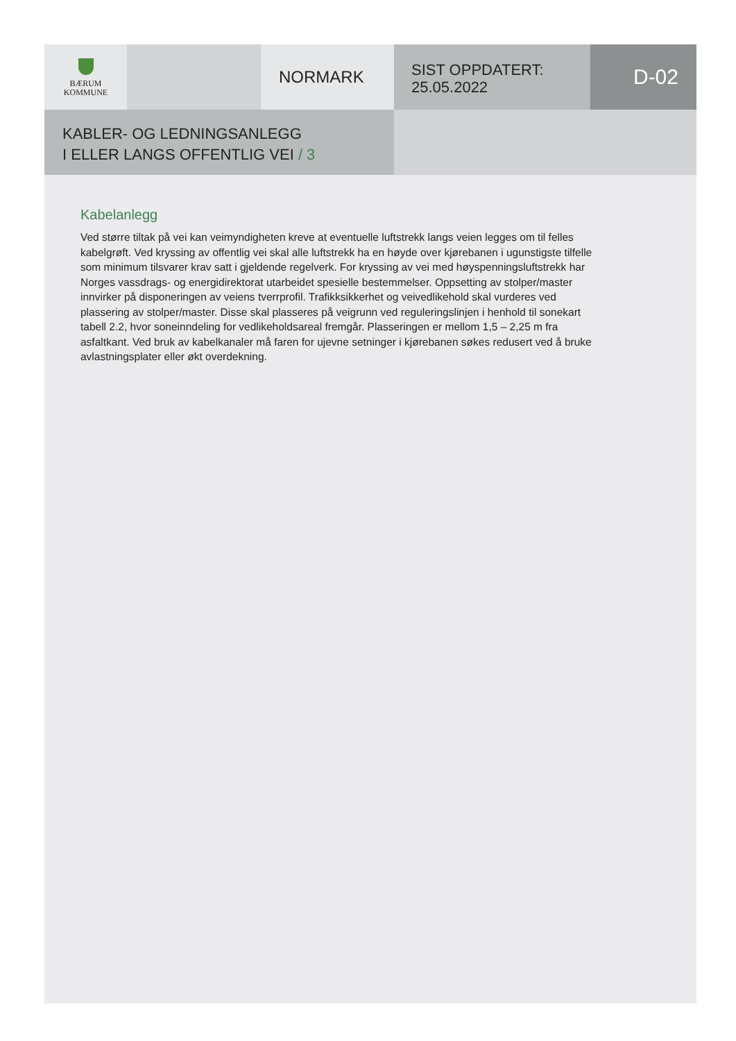BÆRUM
KOMMUNE
NORMARK
SIST OPPDATERT:
25.05.2022
D-02
KABLER- OG LEDNINGSANLEGG
I ELLER LANGS OFFENTLIG VEI / 3
Kabelanlegg
Ved større tiltak på vei kan veimyndigheten kreve at eventuelle luftstrekk langs veien legges om til felles kabelgrøft. Ved kryssing av offentlig vei skal alle luftstrekk ha en høyde over kjørebanen i ugunstigste tilfelle som minimum tilsvarer krav satt i gjeldende regelverk. For kryssing av vei med høyspenningsluftstrekk har Norges vassdrags- og energidirektorat utarbeidet spesielle bestemmelser. Oppsetting av stolper/master innvirker på disponeringen av veiens tverrprofil. Trafikksikkerhet og veivedlikehold skal vurderes ved plassering av stolper/master. Disse skal plasseres på veigrunn ved reguleringslinjen i henhold til sonekart tabell 2.2, hvor soneinndeling for vedlikeholdsareal fremgår. Plasseringen er mellom 1,5 – 2,25 m fra asfaltkant. Ved bruk av kabelkanaler må faren for ujevne setninger i kjørebanen søkes redusert ved å bruke avlastningsplater eller økt overdekning.